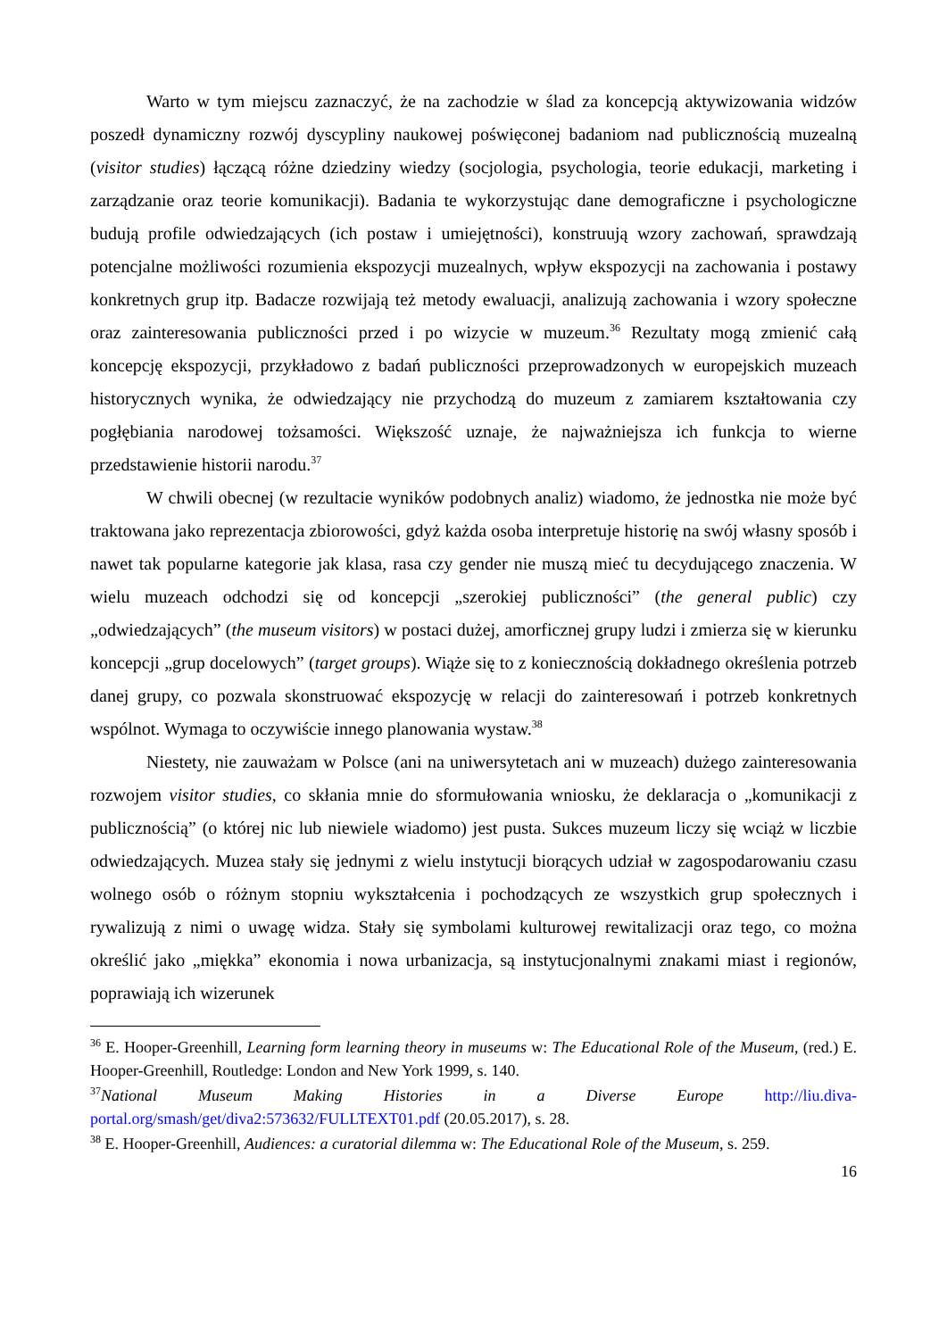Warto w tym miejscu zaznaczyć, że na zachodzie w ślad za koncepcją aktywizowania widzów poszedł dynamiczny rozwój dyscypliny naukowej poświęconej badaniom nad publicznością muzealną (visitor studies) łączącą różne dziedziny wiedzy (socjologia, psychologia, teorie edukacji, marketing i zarządzanie oraz teorie komunikacji). Badania te wykorzystując dane demograficzne i psychologiczne budują profile odwiedzających (ich postaw i umiejętności), konstruują wzory zachowań, sprawdzają potencjalne możliwości rozumienia ekspozycji muzealnych, wpływ ekspozycji na zachowania i postawy konkretnych grup itp. Badacze rozwijają też metody ewaluacji, analizują zachowania i wzory społeczne oraz zainteresowania publiczności przed i po wizycie w muzeum.<sup>36</sup> Rezultaty mogą zmienić całą koncepcję ekspozycji, przykładowo z badań publiczności przeprowadzonych w europejskich muzeach historycznych wynika, że odwiedzający nie przychodzą do muzeum z zamiarem kształtowania czy pogłębiania narodowej tożsamości. Większość uznaje, że najważniejsza ich funkcja to wierne przedstawienie historii narodu.<sup>37</sup>
W chwili obecnej (w rezultacie wyników podobnych analiz) wiadomo, że jednostka nie może być traktowana jako reprezentacja zbiorowości, gdyż każda osoba interpretuje historię na swój własny sposób i nawet tak popularne kategorie jak klasa, rasa czy gender nie muszą mieć tu decydującego znaczenia. W wielu muzeach odchodzi się od koncepcji „szerokiej publiczności” (the general public) czy „odwiedzających” (the museum visitors) w postaci dużej, amorficznej grupy ludzi i zmierza się w kierunku koncepcji „grup docelowych” (target groups). Wiąże się to z koniecznością dokładnego określenia potrzeb danej grupy, co pozwala skonstruować ekspozycję w relacji do zainteresowań i potrzeb konkretnych wspólnot. Wymaga to oczywiście innego planowania wystaw.<sup>38</sup>
Niestety, nie zauważam w Polsce (ani na uniwersytetach ani w muzeach) dużego zainteresowania rozwojem visitor studies, co skłania mnie do sformułowania wniosku, że deklaracja o „komunikacji z publicznością” (o której nic lub niewiele wiadomo) jest pusta. Sukces muzeum liczy się wciąż w liczbie odwiedzających. Muzea stały się jednymi z wielu instytucji biorących udział w zagospodarowaniu czasu wolnego osób o różnym stopniu wykształcenia i pochodzących ze wszystkich grup społecznych i rywalizują z nimi o uwagę widza. Stały się symbolami kulturowej rewitalizacji oraz tego, co można określić jako „miękka” ekonomia i nowa urbanizacja, są instytucjonalnymi znakami miast i regionów, poprawiają ich wizerunek
<sup>36</sup> E. Hooper-Greenhill, Learning form learning theory in museums w: The Educational Role of the Museum, (red.) E. Hooper-Greenhill, Routledge: London and New York 1999, s. 140.
<sup>37</sup> National Museum Making Histories in a Diverse Europe http://liu.diva-portal.org/smash/get/diva2:573632/FULLTEXT01.pdf (20.05.2017), s. 28.
<sup>38</sup> E. Hooper-Greenhill, Audiences: a curatorial dilemma w: The Educational Role of the Museum, s. 259.
16